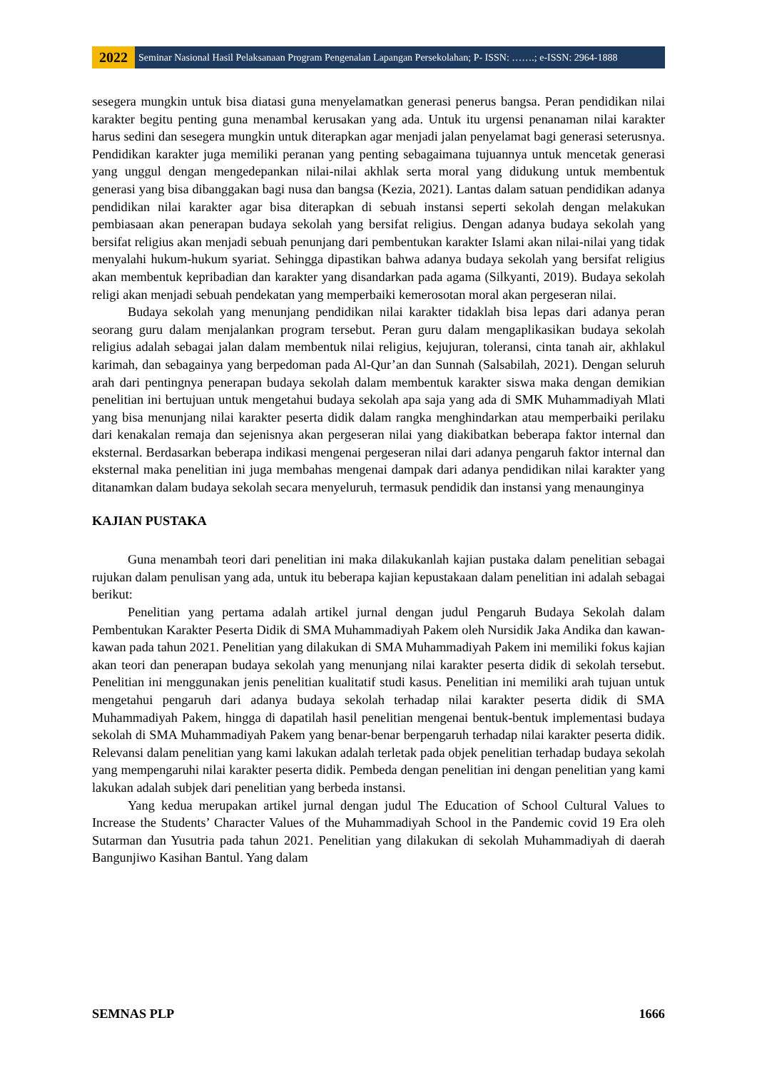2022
Seminar Nasional Hasil Pelaksanaan Program Pengenalan Lapangan Persekolahan; P- ISSN: …….; e-ISSN: 2964-1888
sesegera mungkin untuk bisa diatasi guna menyelamatkan generasi penerus bangsa. Peran pendidikan nilai karakter begitu penting guna menambal kerusakan yang ada. Untuk itu urgensi penanaman nilai karakter harus sedini dan sesegera mungkin untuk diterapkan agar menjadi jalan penyelamat bagi generasi seterusnya. Pendidikan karakter juga memiliki peranan yang penting sebagaimana tujuannya untuk mencetak generasi yang unggul dengan mengedepankan nilai-nilai akhlak serta moral yang didukung untuk membentuk generasi yang bisa dibanggakan bagi nusa dan bangsa (Kezia, 2021). Lantas dalam satuan pendidikan adanya pendidikan nilai karakter agar bisa diterapkan di sebuah instansi seperti sekolah dengan melakukan pembiasaan akan penerapan budaya sekolah yang bersifat religius. Dengan adanya budaya sekolah yang bersifat religius akan menjadi sebuah penunjang dari pembentukan karakter Islami akan nilai-nilai yang tidak menyalahi hukum-hukum syariat. Sehingga dipastikan bahwa adanya budaya sekolah yang bersifat religius akan membentuk kepribadian dan karakter yang disandarkan pada agama (Silkyanti, 2019). Budaya sekolah religi akan menjadi sebuah pendekatan yang memperbaiki kemerosotan moral akan pergeseran nilai.
Budaya sekolah yang menunjang pendidikan nilai karakter tidaklah bisa lepas dari adanya peran seorang guru dalam menjalankan program tersebut. Peran guru dalam mengaplikasikan budaya sekolah religius adalah sebagai jalan dalam membentuk nilai religius, kejujuran, toleransi, cinta tanah air, akhlakul karimah, dan sebagainya yang berpedoman pada Al-Qur’an dan Sunnah (Salsabilah, 2021). Dengan seluruh arah dari pentingnya penerapan budaya sekolah dalam membentuk karakter siswa maka dengan demikian penelitian ini bertujuan untuk mengetahui budaya sekolah apa saja yang ada di SMK Muhammadiyah Mlati yang bisa menunjang nilai karakter peserta didik dalam rangka menghindarkan atau memperbaiki perilaku dari kenakalan remaja dan sejenisnya akan pergeseran nilai yang diakibatkan beberapa faktor internal dan eksternal. Berdasarkan beberapa indikasi mengenai pergeseran nilai dari adanya pengaruh faktor internal dan eksternal maka penelitian ini juga membahas mengenai dampak dari adanya pendidikan nilai karakter yang ditanamkan dalam budaya sekolah secara menyeluruh, termasuk pendidik dan instansi yang menaunginya
KAJIAN PUSTAKA
Guna menambah teori dari penelitian ini maka dilakukanlah kajian pustaka dalam penelitian sebagai rujukan dalam penulisan yang ada, untuk itu beberapa kajian kepustakaan dalam penelitian ini adalah sebagai berikut:
Penelitian yang pertama adalah artikel jurnal dengan judul Pengaruh Budaya Sekolah dalam Pembentukan Karakter Peserta Didik di SMA Muhammadiyah Pakem oleh Nursidik Jaka Andika dan kawan-kawan pada tahun 2021. Penelitian yang dilakukan di SMA Muhammadiyah Pakem ini memiliki fokus kajian akan teori dan penerapan budaya sekolah yang menunjang nilai karakter peserta didik di sekolah tersebut. Penelitian ini menggunakan jenis penelitian kualitatif studi kasus. Penelitian ini memiliki arah tujuan untuk mengetahui pengaruh dari adanya budaya sekolah terhadap nilai karakter peserta didik di SMA Muhammadiyah Pakem, hingga di dapatilah hasil penelitian mengenai bentuk-bentuk implementasi budaya sekolah di SMA Muhammadiyah Pakem yang benar-benar berpengaruh terhadap nilai karakter peserta didik. Relevansi dalam penelitian yang kami lakukan adalah terletak pada objek penelitian terhadap budaya sekolah yang mempengaruhi nilai karakter peserta didik. Pembeda dengan penelitian ini dengan penelitian yang kami lakukan adalah subjek dari penelitian yang berbeda instansi.
Yang kedua merupakan artikel jurnal dengan judul The Education of School Cultural Values to Increase the Students’ Character Values of the Muhammadiyah School in the Pandemic covid 19 Era oleh Sutarman dan Yusutria pada tahun 2021. Penelitian yang dilakukan di sekolah Muhammadiyah di daerah Bangunjiwo Kasihan Bantul. Yang dalam
SEMNAS PLP 1666